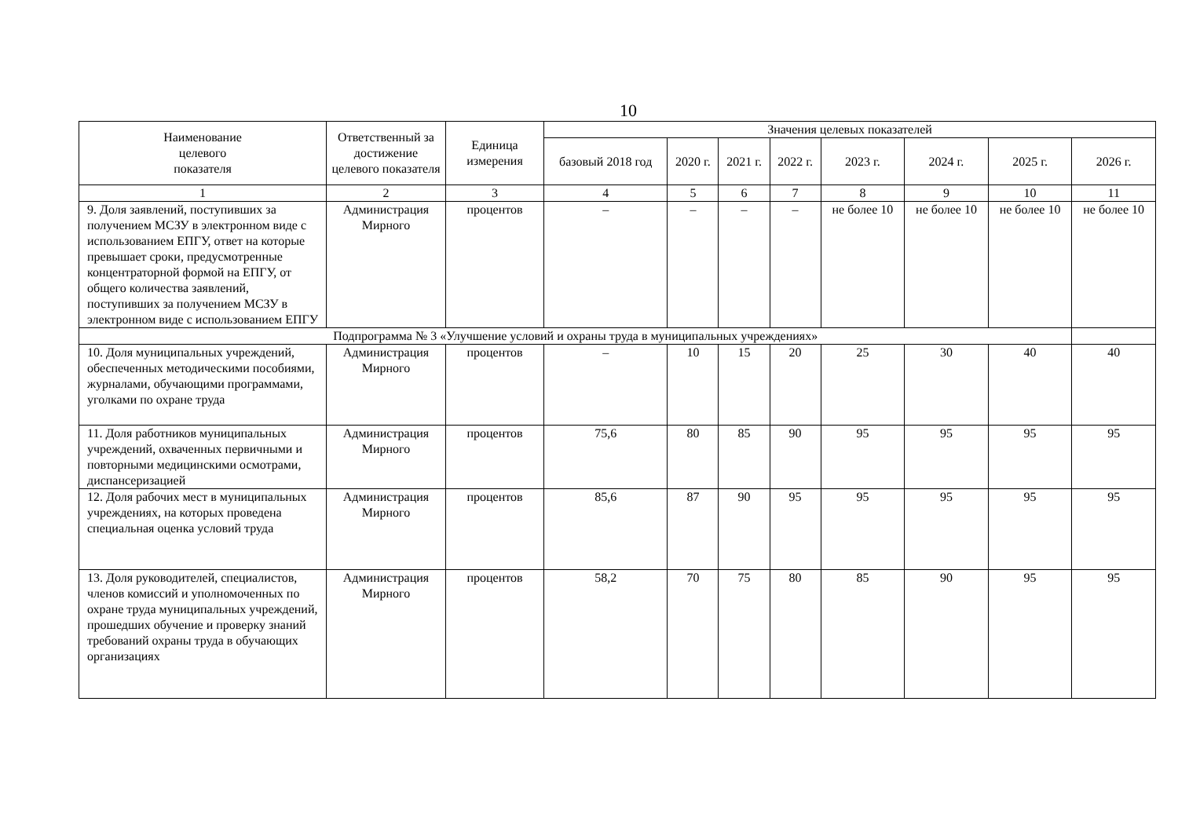10
| Наименование целевого показателя | Ответственный за достижение целевого показателя | Единица измерения | Значения целевых показателей | | | | | | | |
| --- | --- | --- | --- | --- | --- | --- | --- | --- | --- | --- |
| | | | базовый 2018 год | 2020 г. | 2021 г. | 2022 г. | 2023 г. | 2024 г. | 2025 г. | 2026 г. |
| 1 | 2 | 3 | 4 | 5 | 6 | 7 | 8 | 9 | 10 | 11 |
| 9. Доля заявлений, поступивших за получением МСЗУ в электронном виде с использованием ЕПГУ, ответ на которые превышает сроки, предусмотренные концентраторной формой на ЕПГУ, от общего количества заявлений, поступивших за получением МСЗУ в электронном виде с использованием ЕПГУ | Администрация Мирного | процентов | – | – | – | – | не более 10 | не более 10 | не более 10 | не более 10 |
| Подпрограмма № 3 «Улучшение условий и охраны труда в муниципальных учреждениях» | | | | | | | | | | |
| 10. Доля муниципальных учреждений, обеспеченных методическими пособиями, журналами, обучающими программами, уголками по охране труда | Администрация Мирного | процентов | – | 10 | 15 | 20 | 25 | 30 | 40 | 40 |
| 11. Доля работников муниципальных учреждений, охваченных первичными и повторными медицинскими осмотрами, диспансеризацией | Администрация Мирного | процентов | 75,6 | 80 | 85 | 90 | 95 | 95 | 95 | 95 |
| 12. Доля рабочих мест в муниципальных учреждениях, на которых проведена специальная оценка условий труда | Администрация Мирного | процентов | 85,6 | 87 | 90 | 95 | 95 | 95 | 95 | 95 |
| 13. Доля руководителей, специалистов, членов комиссий и уполномоченных по охране труда муниципальных учреждений, прошедших обучение и проверку знаний требований охраны труда в обучающих организациях | Администрация Мирного | процентов | 58,2 | 70 | 75 | 80 | 85 | 90 | 95 | 95 |